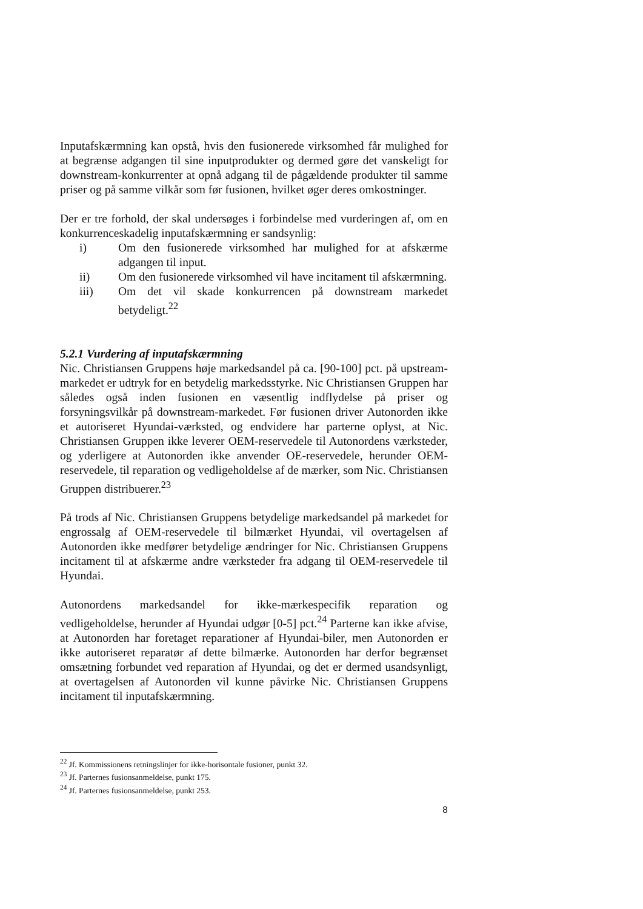Inputafskærmning kan opstå, hvis den fusionerede virksomhed får mulighed for at begrænse adgangen til sine inputprodukter og dermed gøre det vanskeligt for downstream-konkurrenter at opnå adgang til de pågældende produkter til samme priser og på samme vilkår som før fusionen, hvilket øger deres omkostninger.
Der er tre forhold, der skal undersøges i forbindelse med vurderingen af, om en konkurrenceskadelig inputafskærmning er sandsynlig:
i) Om den fusionerede virksomhed har mulighed for at afskærme adgangen til input.
ii) Om den fusionerede virksomhed vil have incitament til afskærmning.
iii) Om det vil skade konkurrencen på downstream markedet betydeligt.<sup>22</sup>
5.2.1 Vurdering af inputafskærmning
Nic. Christiansen Gruppens høje markedsandel på ca. [90-100] pct. på upstream-markedet er udtryk for en betydelig markedsstyrke. Nic Christiansen Gruppen har således også inden fusionen en væsentlig indflydelse på priser og forsyningsvilkår på downstream-markedet. Før fusionen driver Autonorden ikke et autoriseret Hyundai-værksted, og endvidere har parterne oplyst, at Nic. Christiansen Gruppen ikke leverer OEM-reservedele til Autonordens værksteder, og yderligere at Autonorden ikke anvender OE-reservedele, herunder OEM-reservedele, til reparation og vedligeholdelse af de mærker, som Nic. Christiansen Gruppen distribuerer.<sup>23</sup>
På trods af Nic. Christiansen Gruppens betydelige markedsandel på markedet for engrossalg af OEM-reservedele til bilmærket Hyundai, vil overtagelsen af Autonorden ikke medfører betydelige ændringer for Nic. Christiansen Gruppens incitament til at afskærme andre værksteder fra adgang til OEM-reservedele til Hyundai.
Autonordens markedsandel for ikke-mærkespecifik reparation og vedligeholdelse, herunder af Hyundai udgør [0-5] pct.<sup>24</sup> Parterne kan ikke afvise, at Autonorden har foretaget reparationer af Hyundai-biler, men Autonorden er ikke autoriseret reparatør af dette bilmærke. Autonorden har derfor begrænset omsætning forbundet ved reparation af Hyundai, og det er dermed usandsynligt, at overtagelsen af Autonorden vil kunne påvirke Nic. Christiansen Gruppens incitament til inputafskærmning.
<sup>22</sup> Jf. Kommissionens retningslinjer for ikke-horisontale fusioner, punkt 32.
<sup>23</sup> Jf. Parternes fusionsanmeldelse, punkt 175.
<sup>24</sup> Jf. Parternes fusionsanmeldelse, punkt 253.
8